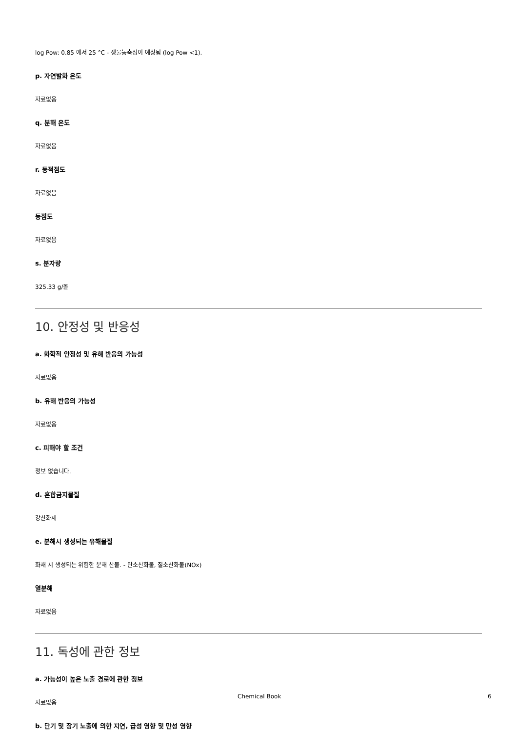log Pow: 0.85 에서 25 °C - 생물농축성이 예상됨 (log Pow <1).
p. 자연발화 온도
자료없음
q. 분해 온도
자료없음
r. 동적점도
자료없음
동점도
자료없음
s. 분자량
325.33 g/몰
10. 안정성 및 반응성
a. 화학적 안정성 및 유해 반응의 가능성
자료없음
b. 유해 반응의 가능성
자료없음
c. 피해야 할 조건
정보 없습니다.
d. 혼합금지물질
강산화제
e. 분해시 생성되는 유해물질
화재 시 생성되는 위험한 분해 산물. - 탄소산화물, 질소산화물(NOx)
열분해
자료없음
11. 독성에 관한 정보
a. 가능성이 높은 노출 경로에 관한 정보
자료없음
b. 단기 및 장기 노출에 의한 지연, 급성 영향 및 만성 영향
Chemical Book 6